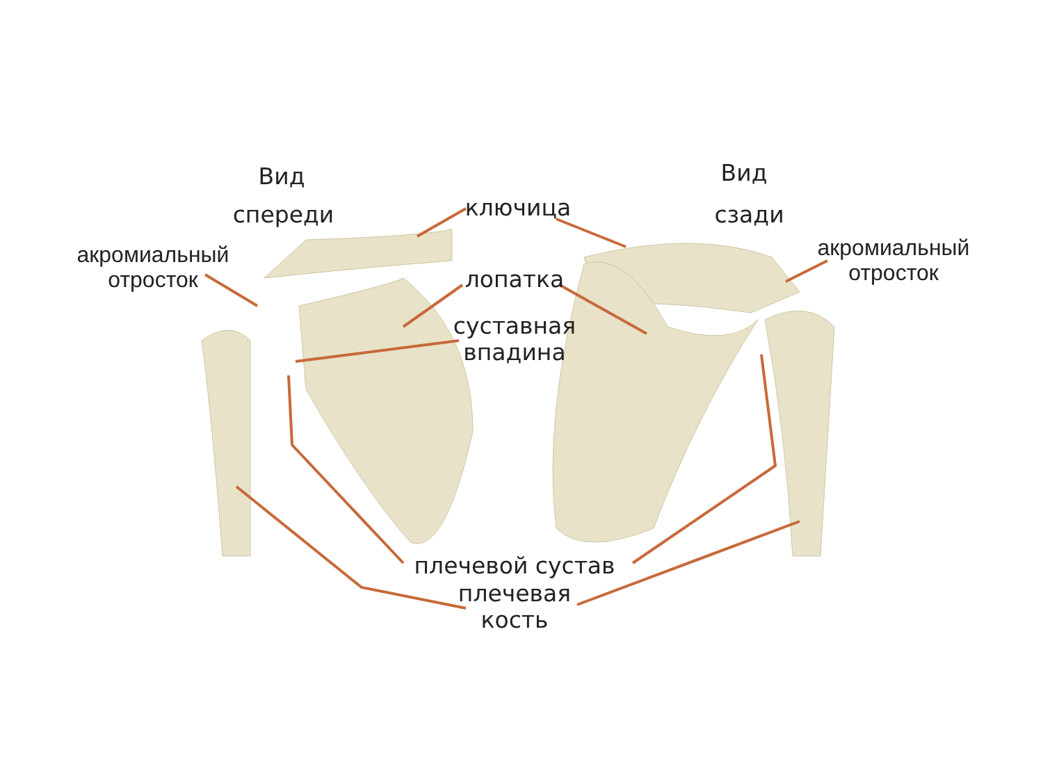Вид
спереди
Вид
сзади
ключица
акромиальный
отросток
акромиальный
отросток
лопатка
суставная
впадина
плечевой сустав
плечевая
кость